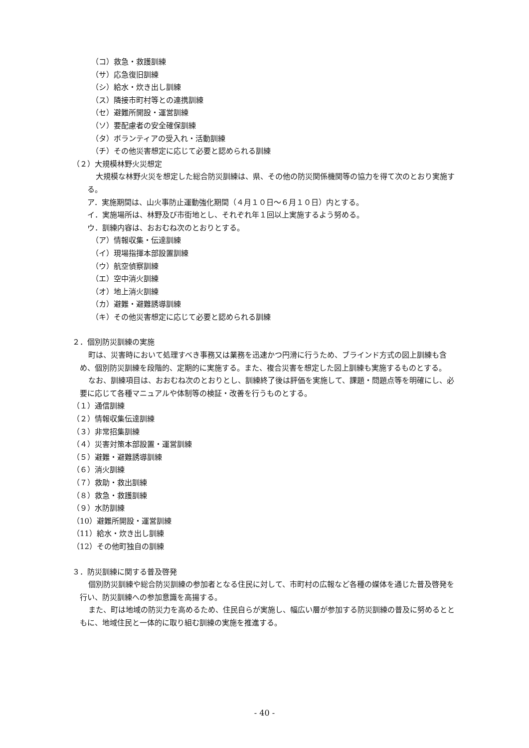（コ）救急・救護訓練
（サ）応急復旧訓練
（シ）給水・炊き出し訓練
（ス）隣接市町村等との連携訓練
（セ）避難所開設・運営訓練
（ソ）要配慮者の安全確保訓練
（タ）ボランティアの受入れ・活動訓練
（チ）その他災害想定に応じて必要と認められる訓練
（２）大規模林野火災想定
大規模な林野火災を想定した総合防災訓練は、県、その他の防災関係機関等の協力を得て次のとおり実施する。
ア．実施期間は、山火事防止運動強化期間（４月１０日～６月１０日）内とする。
イ．実施場所は、林野及び市街地とし、それぞれ年１回以上実施するよう努める。
ウ．訓練内容は、おおむね次のとおりとする。
（ア）情報収集・伝達訓練
（イ）現場指揮本部設置訓練
（ウ）航空偵察訓練
（エ）空中消火訓練
（オ）地上消火訓練
（カ）避難・避難誘導訓練
（キ）その他災害想定に応じて必要と認められる訓練
２．個別防災訓練の実施
町は、災害時において処理すべき事務又は業務を迅速かつ円滑に行うため、ブラインド方式の図上訓練も含め、個別防災訓練を段階的、定期的に実施する。また、複合災害を想定した図上訓練も実施するものとする。
なお、訓練項目は、おおむね次のとおりとし、訓練終了後は評価を実施して、課題・問題点等を明確にし、必要に応じて各種マニュアルや体制等の検証・改善を行うものとする。
（１）通信訓練
（２）情報収集伝達訓練
（３）非常招集訓練
（４）災害対策本部設置・運営訓練
（５）避難・避難誘導訓練
（６）消火訓練
（７）救助・救出訓練
（８）救急・救護訓練
（９）水防訓練
（10）避難所開設・運営訓練
（11）給水・炊き出し訓練
（12）その他町独自の訓練
３．防災訓練に関する普及啓発
個別防災訓練や総合防災訓練の参加者となる住民に対して、市町村の広報など各種の媒体を通じた普及啓発を行い、防災訓練への参加意識を高揚する。
また、町は地域の防災力を高めるため、住民自らが実施し、幅広い層が参加する防災訓練の普及に努めるとともに、地域住民と一体的に取り組む訓練の実施を推進する。
- 40 -